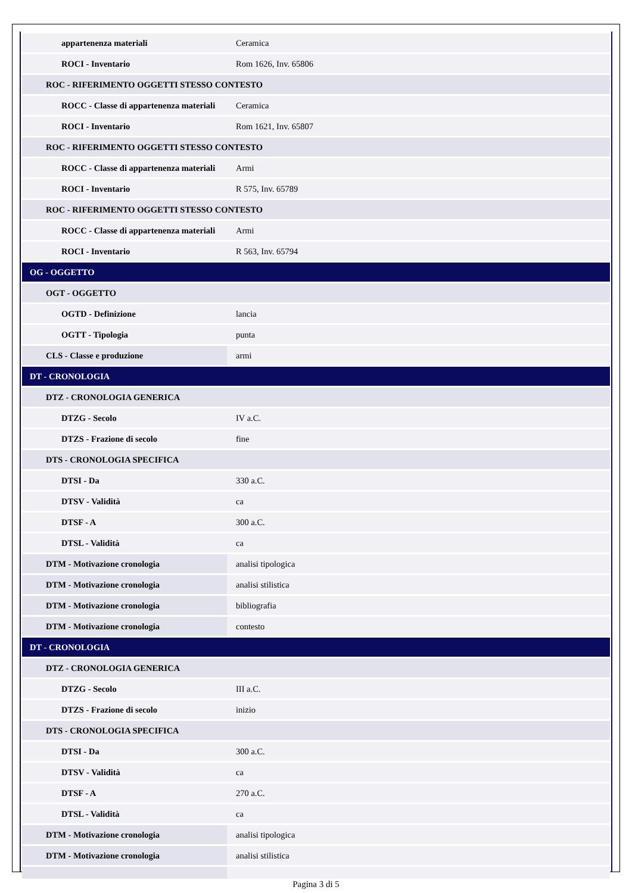| appartenenza materiali | Ceramica |
| ROCI - Inventario | Rom 1626, Inv. 65806 |
| ROC - RIFERIMENTO OGGETTI STESSO CONTESTO | |
| ROCC - Classe di appartenenza materiali | Ceramica |
| ROCI - Inventario | Rom 1621, Inv. 65807 |
| ROC - RIFERIMENTO OGGETTI STESSO CONTESTO | |
| ROCC - Classe di appartenenza materiali | Armi |
| ROCI - Inventario | R 575, Inv. 65789 |
| ROC - RIFERIMENTO OGGETTI STESSO CONTESTO | |
| ROCC - Classe di appartenenza materiali | Armi |
| ROCI - Inventario | R 563, Inv. 65794 |
| OG - OGGETTO | |
| OGT - OGGETTO | |
| OGTD - Definizione | lancia |
| OGTT - Tipologia | punta |
| CLS - Classe e produzione | armi |
| DT - CRONOLOGIA | |
| DTZ - CRONOLOGIA GENERICA | |
| DTZG - Secolo | IV a.C. |
| DTZS - Frazione di secolo | fine |
| DTS - CRONOLOGIA SPECIFICA | |
| DTSI - Da | 330 a.C. |
| DTSV - Validità | ca |
| DTSF - A | 300 a.C. |
| DTSL - Validità | ca |
| DTM - Motivazione cronologia | analisi tipologica |
| DTM - Motivazione cronologia | analisi stilistica |
| DTM - Motivazione cronologia | bibliografia |
| DTM - Motivazione cronologia | contesto |
| DT - CRONOLOGIA | |
| DTZ - CRONOLOGIA GENERICA | |
| DTZG - Secolo | III a.C. |
| DTZS - Frazione di secolo | inizio |
| DTS - CRONOLOGIA SPECIFICA | |
| DTSI - Da | 300 a.C. |
| DTSV - Validità | ca |
| DTSF - A | 270 a.C. |
| DTSL - Validità | ca |
| DTM - Motivazione cronologia | analisi tipologica |
| DTM - Motivazione cronologia | analisi stilistica |
Pagina 3 di 5